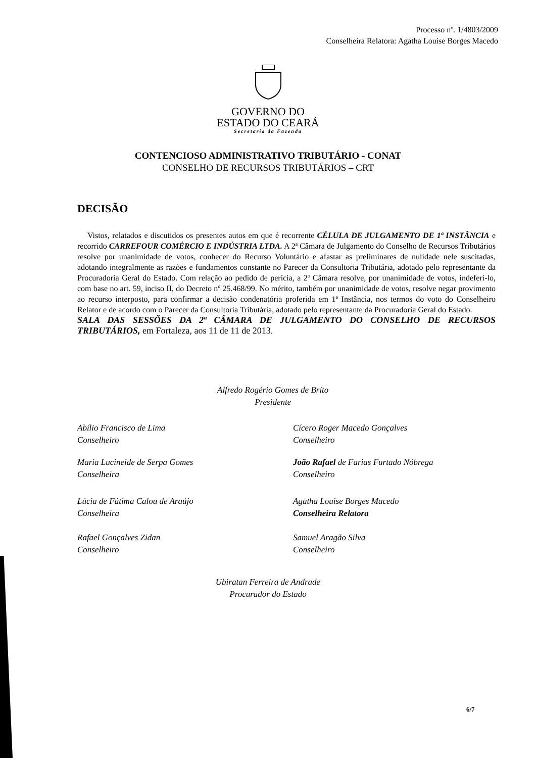Processo nº. 1/4803/2009
Conselheira Relatora: Agatha Louise Borges Macedo
GOVERNO DO
ESTADO DO CEARÁ
Secretaria da Fazenda
CONTENCIOSO ADMINISTRATIVO TRIBUTÁRIO - CONAT
CONSELHO DE RECURSOS TRIBUTÁRIOS – CRT
DECISÃO
Vistos, relatados e discutidos os presentes autos em que é recorrente CÉLULA DE JULGAMENTO DE 1ª INSTÂNCIA e recorrido CARREFOUR COMÉRCIO E INDÚSTRIA LTDA. A 2ª Câmara de Julgamento do Conselho de Recursos Tributários resolve por unanimidade de votos, conhecer do Recurso Voluntário e afastar as preliminares de nulidade nele suscitadas, adotando integralmente as razões e fundamentos constante no Parecer da Consultoria Tributária, adotado pelo representante da Procuradoria Geral do Estado. Com relação ao pedido de perícia, a 2ª Câmara resolve, por unanimidade de votos, indeferi-lo, com base no art. 59, inciso II, do Decreto nº 25.468/99. No mérito, também por unanimidade de votos, resolve negar provimento ao recurso interposto, para confirmar a decisão condenatória proferida em 1ª Instância, nos termos do voto do Conselheiro Relator e de acordo com o Parecer da Consultoria Tributária, adotado pelo representante da Procuradoria Geral do Estado.
SALA DAS SESSÕES DA 2ª CÂMARA DE JULGAMENTO DO CONSELHO DE RECURSOS TRIBUTÁRIOS, em Fortaleza, aos 11 de 11 de 2013.
Alfredo Rogério Gomes de Brito
Presidente
Abílio Francisco de Lima
Conselheiro
Cícero Roger Macedo Gonçalves
Conselheiro
Maria Lucineide de Serpa Gomes
Conselheira
João Rafael de Farias Furtado Nóbrega
Conselheiro
Lúcia de Fátima Calou de Araújo
Conselheira
Agatha Louise Borges Macedo
Conselheira Relatora
Rafael Gonçalves Zidan
Conselheiro
Samuel Aragão Silva
Conselheiro
Ubiratan Ferreira de Andrade
Procurador do Estado
6/7